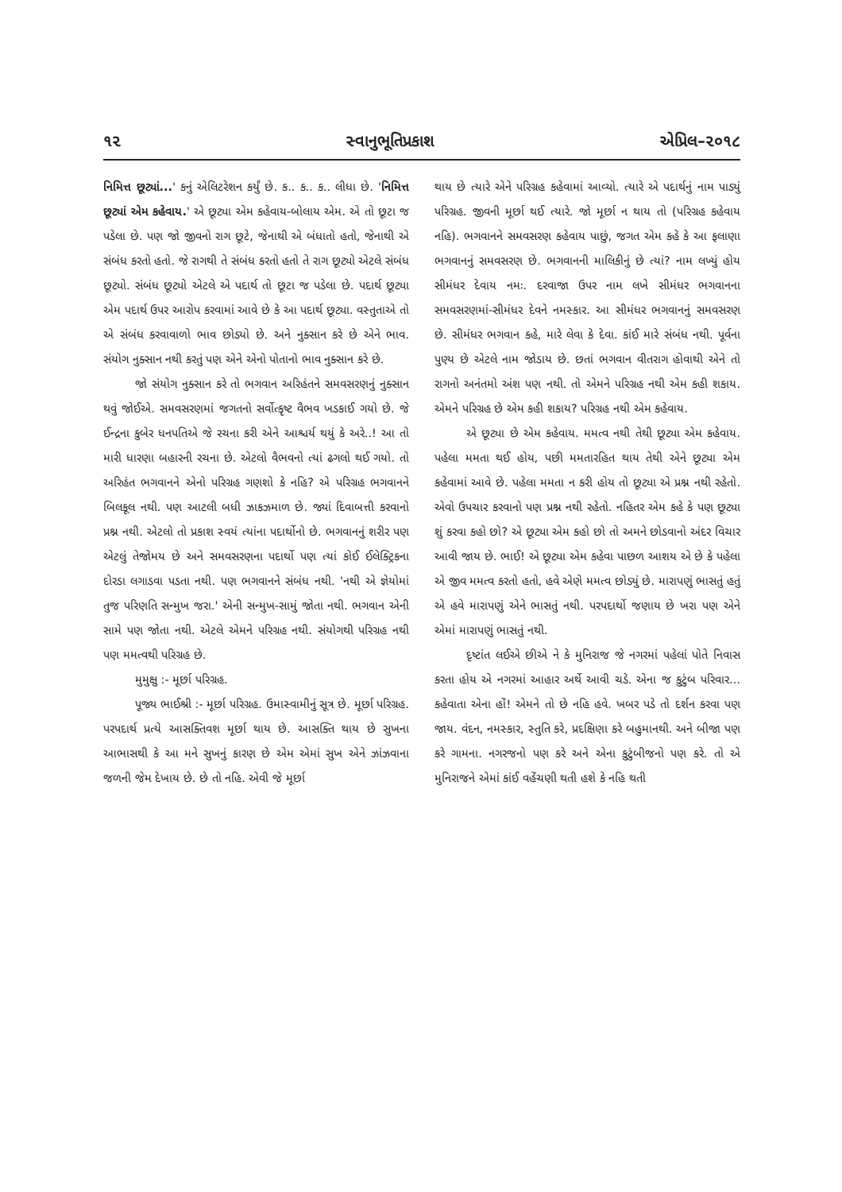૧૨ સ્વાનુભૂતિપ્રકાશ એપ્રિલ–૨૦૧૮
નિમિત્ત છૂટ્યાં...' કનું એલિટરેશન કર્યું છે. ક.. ક.. ક.. લીધા છે. 'નિમિત્ત છૂટ્યાં એમ કહેવાય.' એ છૂટ્યા એમ કહેવાય-બોલાય એમ. એ તો છૂટા જ પડેલા છે. પણ જો જીવનો રાગ છૂટે, જેનાથી એ બંધાતો હતો, જેનાથી એ સંબંધ કરતો હતો. જે રાગથી તે સંબંધ કરતો હતો તે રાગ છૂટ્યો એટલે સંબંધ છૂટ્યો. સંબંધ છૂટ્યો એટલે એ પદાર્થ તો છૂટા જ પડેલા છે. પદાર્થ છૂટ્યા એમ પદાર્થ ઉપર આરોપ કરવામાં આવે છે કે આ પદાર્થ છૂટ્યા. વસ્તુતાએ તો એ સંબંધ કરવાવાળો ભાવ છોડ્યો છે. અને નુક્સાન કરે છે એને ભાવ. સંયોગ નુક્સાન નથી કરતું પણ એને એનો પોતાનો ભાવ નુક્સાન કરે છે.
જો સંયોગ નુક્સાન કરે તો ભગવાન અરિહંતને સમવસરણનું નુક્સાન થવું જોઈએ. સમવસરણમાં જગતનો સર્વોત્કૃષ્ટ વૈભવ ખડકાઈ ગયો છે. જે ઈન્દ્રના કુબેર ધનપતિએ જે રચના કરી એને આશ્ચર્ય થયું કે અરે..! આ તો મારી ધારણા બહારની રચના છે. એટલો વૈભવનો ત્યાં ઢગલો થઈ ગયો. તો અરિહંત ભગવાનને એનો પરિગ્રહ ગણશો કે નહિ? એ પરિગ્રહ ભગવાનને બિલકૂલ નથી. પણ આટલી બધી ઝાકઝમાળ છે. જ્યાં દિવાબત્તી કરવાનો પ્રશ્ન નથી. એટલો તો પ્રકાશ સ્વયં ત્યાંના પદાર્થોનો છે. ભગવાનનું શરીર પણ એટલું તેજોમય છે અને સમવસરણના પદાર્થો પણ ત્યાં કોઈ ઈલેક્ટ્રિકના દોરડા લગાડવા પડતા નથી. પણ ભગવાનને સંબંધ નથી. 'નથી એ જ્ઞેયોમાં તુજ પરિણતિ સન્મુખ જરા.' એની સન્મુખ-સામું જોતા નથી. ભગવાન એની સામે પણ જોતા નથી. એટલે એમને પરિગ્રહ નથી. સંયોગથી પરિગ્રહ નથી પણ મમત્વથી પરિગ્રહ છે.
મુમુક્ષુ :- મૂર્છા પરિગ્રહ.
પૂજ્ય ભાઈશ્રી :- મૂર્છા પરિગ્રહ. ઉમાસ્વામીનું સૂત્ર છે. મૂર્છા પરિગ્રહ. પરપદાર્થ પ્રત્યે આસક્તિવશ મૂર્છા થાય છે. આસક્તિ થાય છે સુખના આભાસથી કે આ મને સુખનું કારણ છે એમ એમાં સુખ એને ઝાંઝવાના જળની જેમ દેખાય છે. છે તો નહિ. એવી જે મૂર્છા
થાય છે ત્યારે એને પરિગ્રહ કહેવામાં આવ્યો. ત્યારે એ પદાર્થનું નામ પાડ્યું પરિગ્રહ. જીવની મૂર્છા થઈ ત્યારે. જો મૂર્છા ન થાય તો (પરિગ્રહ કહેવાય નહિ). ભગવાનને સમવસરણ કહેવાય પાછું, જગત એમ કહે કે આ ફલાણા ભગવાનનું સમવસરણ છે. ભગવાનની માલિકીનું છે ત્યાં? નામ લખ્યું હોય સીમંધર દેવાય નમઃ. દરવાજા ઉપર નામ લખે સીમંધર ભગવાનના સમવસરણમાં-સીમંધર દેવને નમસ્કાર. આ સીમંધર ભગવાનનું સમવસરણ છે. સીમંધર ભગવાન કહે, મારે લેવા કે દેવા. કાંઈ મારે સંબંધ નથી. પૂર્વના પુણ્ય છે એટલે નામ જોડાય છે. છતાં ભગવાન વીતરાગ હોવાથી એને તો રાગનો અનંતમો અંશ પણ નથી. તો એમને પરિગ્રહ નથી એમ કહી શકાય. એમને પરિગ્રહ છે એમ કહી શકાય? પરિગ્રહ નથી એમ કહેવાય.
એ છૂટ્યા છે એમ કહેવાય. મમત્વ નથી તેથી છૂટ્યા એમ કહેવાય. પહેલા મમતા થઈ હોય, પછી મમતારહિત થાય તેથી એને છૂટ્યા એમ કહેવામાં આવે છે. પહેલા મમતા ન કરી હોય તો છૂટ્યા એ પ્રશ્ન નથી રહેતો. એવો ઉપચાર કરવાનો પણ પ્રશ્ન નથી રહેતો. નહિતર એમ કહે કે પણ છૂટ્યા શું કરવા કહો છો? એ છૂટ્યા એમ કહો છો તો અમને છોડવાનો અંદર વિચાર આવી જાય છે. ભાઈ! એ છૂટ્યા એમ કહેવા પાછળ આશય એ છે કે પહેલા એ જીવ મમત્વ કરતો હતો, હવે એણે મમત્વ છોડ્યું છે. મારાપણું ભાસતું હતું એ હવે મારાપણું એને ભાસતું નથી. પરપદાર્થો જણાય છે ખરા પણ એને એમાં મારાપણું ભાસતું નથી.
દૃષ્ટાંત લઈએ છીએ ને કે મુનિરાજ જે નગરમાં પહેલાં પોતે નિવાસ કરતા હોય એ નગરમાં આહાર અર્થે આવી ચડે. એના જ કુટુંબ પરિવાર... કહેવાતા એના હોં! એમને તો છે નહિ હવે. ખબર પડે તો દર્શન કરવા પણ જાય. વંદન, નમસ્કાર, સ્તુતિ કરે, પ્રદક્ષિણા કરે બહુમાનથી. અને બીજા પણ કરે ગામના. નગરજનો પણ કરે અને એના કુટુંબીજનો પણ કરે. તો એ મુનિરાજને એમાં કાંઈ વહેંચણી થતી હશે કે નહિ થતી